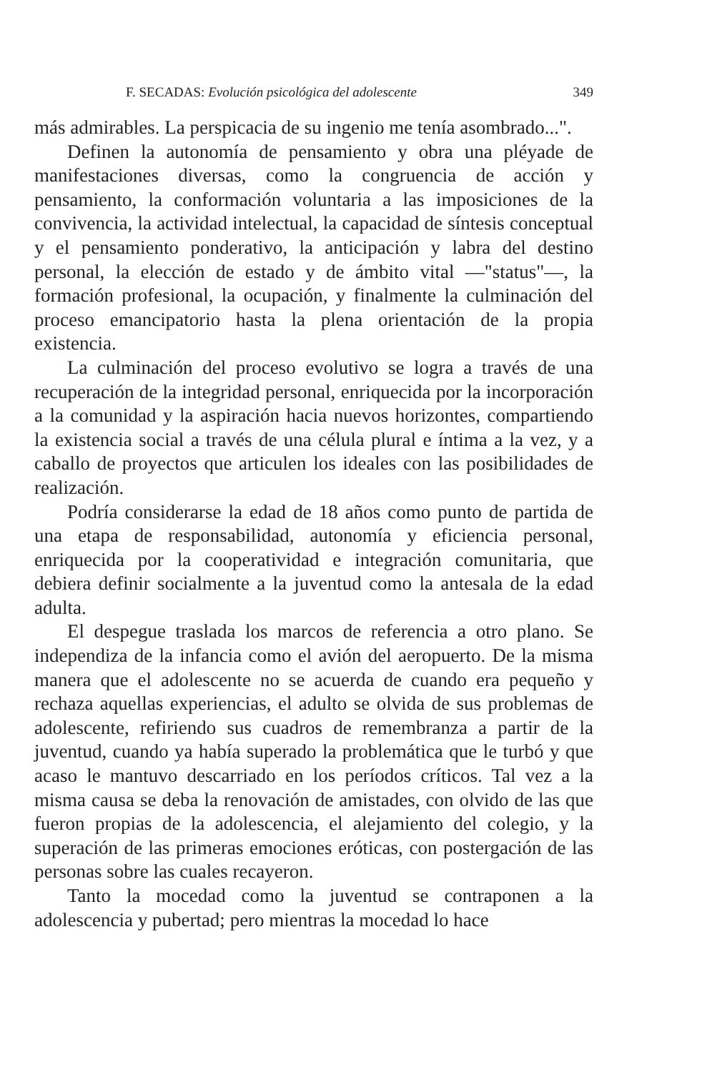F. SECADAS: Evolución psicológica del adolescente 349
más admirables. La perspicacia de su ingenio me tenía asombrado...".
Definen la autonomía de pensamiento y obra una pléyade de manifestaciones diversas, como la congruencia de acción y pensamiento, la conformación voluntaria a las imposiciones de la convivencia, la actividad intelectual, la capacidad de síntesis conceptual y el pensamiento ponderativo, la anticipación y labra del destino personal, la elección de estado y de ámbito vital —"status"—, la formación profesional, la ocupación, y finalmente la culminación del proceso emancipatorio hasta la plena orientación de la propia existencia.
La culminación del proceso evolutivo se logra a través de una recuperación de la integridad personal, enriquecida por la incorporación a la comunidad y la aspiración hacia nuevos horizontes, compartiendo la existencia social a través de una célula plural e íntima a la vez, y a caballo de proyectos que articulen los ideales con las posibilidades de realización.
Podría considerarse la edad de 18 años como punto de partida de una etapa de responsabilidad, autonomía y eficiencia personal, enriquecida por la cooperatividad e integración comunitaria, que debiera definir socialmente a la juventud como la antesala de la edad adulta.
El despegue traslada los marcos de referencia a otro plano. Se independiza de la infancia como el avión del aeropuerto. De la misma manera que el adolescente no se acuerda de cuando era pequeño y rechaza aquellas experiencias, el adulto se olvida de sus problemas de adolescente, refiriendo sus cuadros de remembranza a partir de la juventud, cuando ya había superado la problemática que le turbó y que acaso le mantuvo descarriado en los períodos críticos. Tal vez a la misma causa se deba la renovación de amistades, con olvido de las que fueron propias de la adolescencia, el alejamiento del colegio, y la superación de las primeras emociones eróticas, con postergación de las personas sobre las cuales recayeron.
Tanto la mocedad como la juventud se contraponen a la adolescencia y pubertad; pero mientras la mocedad lo hace